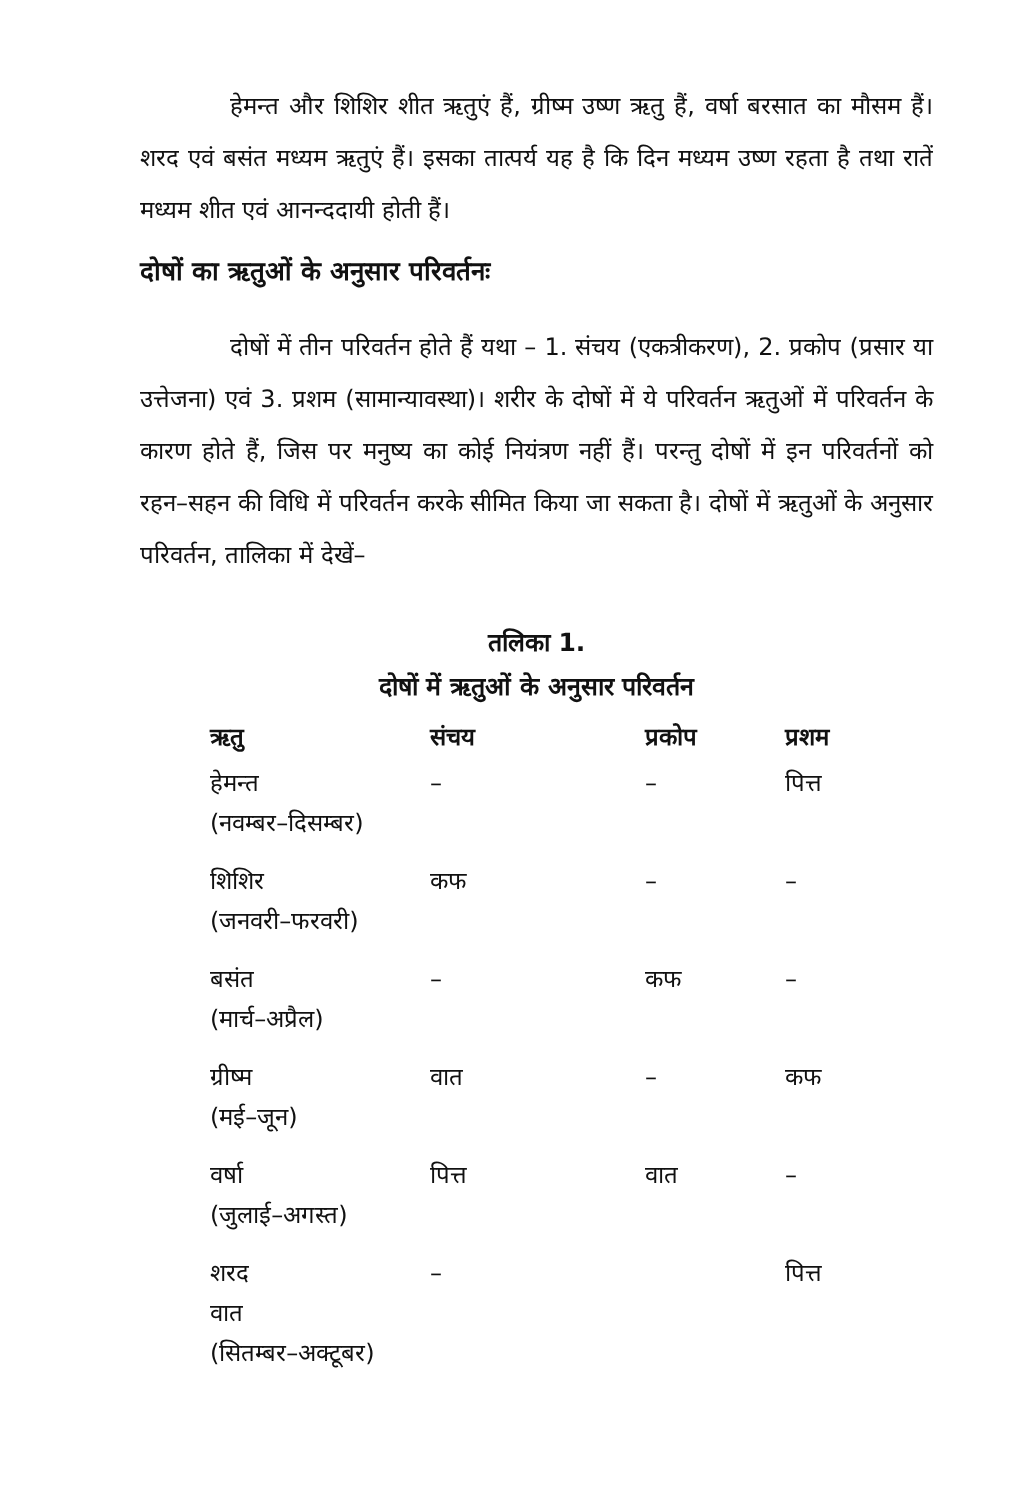हेमन्त और शिशिर शीत ऋतुएं हैं, ग्रीष्म उष्ण ऋतु हैं, वर्षा बरसात का मौसम हैं। शरद एवं बसंत मध्यम ऋतुएं हैं। इसका तात्पर्य यह है कि दिन मध्यम उष्ण रहता है तथा रातें मध्यम शीत एवं आनन्ददायी होती हैं।
दोषों का ऋतुओं के अनुसार परिवर्तनः
दोषों में तीन परिवर्तन होते हैं यथा – 1. संचय (एकत्रीकरण), 2. प्रकोप (प्रसार या उत्तेजना) एवं 3. प्रशम (सामान्यावस्था)। शरीर के दोषों में ये परिवर्तन ऋतुओं में परिवर्तन के कारण होते हैं, जिस पर मनुष्य का कोई नियंत्रण नहीं हैं। परन्तु दोषों में इन परिवर्तनों को रहन–सहन की विधि में परिवर्तन करके सीमित किया जा सकता है। दोषों में ऋतुओं के अनुसार परिवर्तन, तालिका में देखें–
तलिका 1.
दोषों में ऋतुओं के अनुसार परिवर्तन
| ऋतु | संचय | प्रकोप | प्रशम |
| --- | --- | --- | --- |
| हेमन्त (नवम्बर–दिसम्बर) | – | – | पित्त |
| शिशिर (जनवरी–फरवरी) | कफ | – | – |
| बसंत (मार्च–अप्रैल) | – | कफ | – |
| ग्रीष्म (मई–जून) | वात | – | कफ |
| वर्षा (जुलाई–अगस्त) | पित्त | वात | – |
| शरद वात (सितम्बर–अक्टूबर) | – | | पित्त |